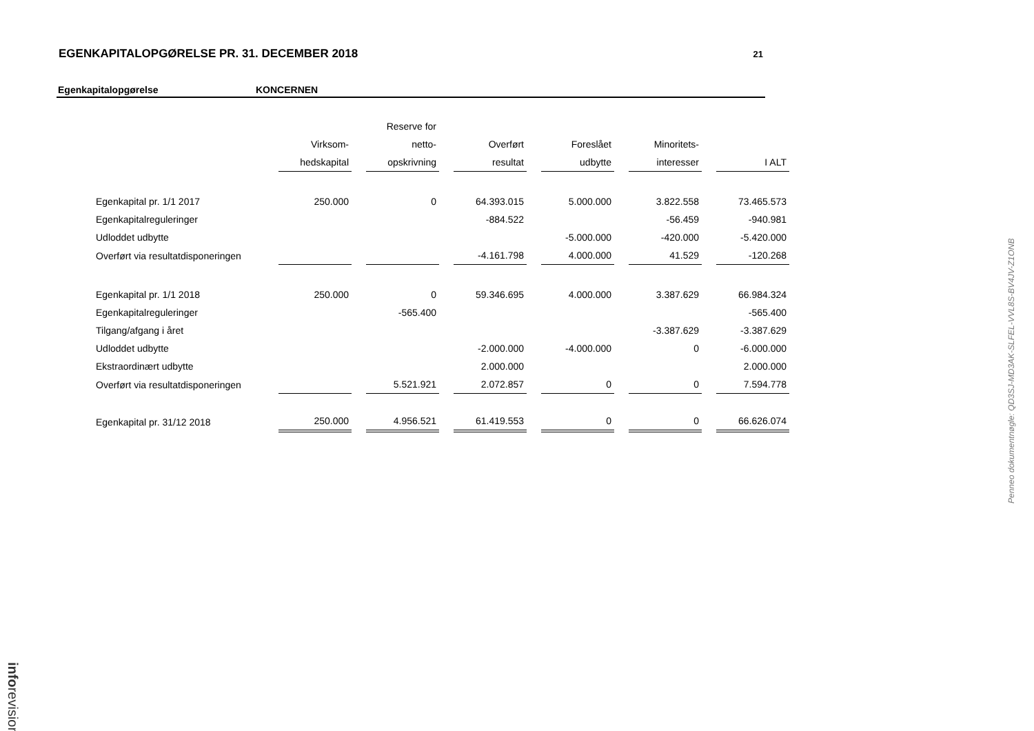EGENKAPITALOPGØRELSE PR. 31. DECEMBER 2018 21
Egenkapitalopgørelse KONCERNEN
| | | Reserve for | | | | |
| --- | --- | --- | --- | --- | --- | --- |
| | Virksom- | netto- | Overført | Foreslået | Minoritets- | |
| | hedskapital | opskrivning | resultat | udbytte | interesser | I ALT |
| Egenkapital pr. 1/1 2017 | 250.000 | 0 | 64.393.015 | 5.000.000 | 3.822.558 | 73.465.573 |
| Egenkapitalreguleringer | | | -884.522 | | -56.459 | -940.981 |
| Udloddet udbytte | | | | -5.000.000 | -420.000 | -5.420.000 |
| Overført via resultatdisponeringen | | | -4.161.798 | 4.000.000 | 41.529 | -120.268 |
| Egenkapital pr. 1/1 2018 | 250.000 | 0 | 59.346.695 | 4.000.000 | 3.387.629 | 66.984.324 |
| Egenkapitalreguleringer | | -565.400 | | | | -565.400 |
| Tilgang/afgang i året | | | | | -3.387.629 | -3.387.629 |
| Udloddet udbytte | | | -2.000.000 | -4.000.000 | 0 | -6.000.000 |
| Ekstraordinært udbytte | | | 2.000.000 | | | 2.000.000 |
| Overført via resultatdisponeringen | | 5.521.921 | 2.072.857 | 0 | 0 | 7.594.778 |
| Egenkapital pr. 31/12 2018 | 250.000 | 4.956.521 | 61.419.553 | 0 | 0 | 66.626.074 |
Penneo dokumentnøgle: QD3SJ-MD3AK-SLFEL-VVL8S-BV4JV-Z1ONB
inforevision